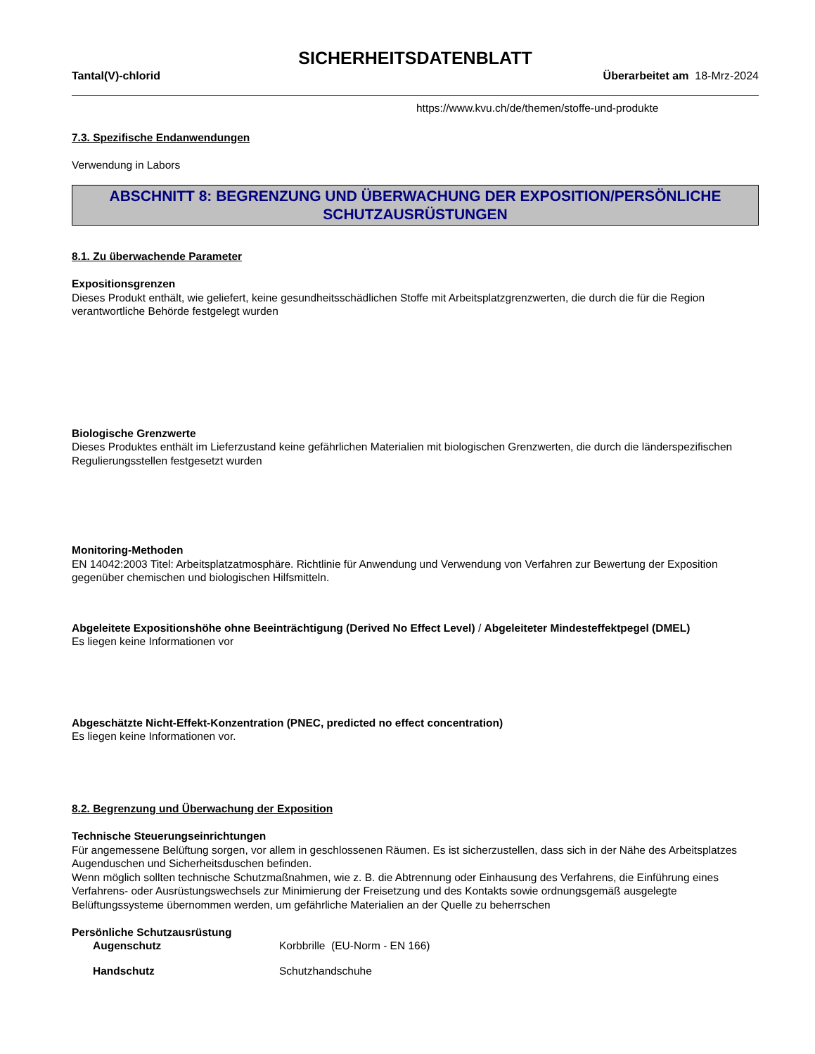SICHERHEITSDATENBLATT
Tantal(V)-chlorid Überarbeitet am 18-Mrz-2024
https://www.kvu.ch/de/themen/stoffe-und-produkte
7.3. Spezifische Endanwendungen
Verwendung in Labors
ABSCHNITT 8: BEGRENZUNG UND ÜBERWACHUNG DER EXPOSITION/PERSÖNLICHE SCHUTZAUSRÜSTUNGEN
8.1. Zu überwachende Parameter
Expositionsgrenzen
Dieses Produkt enthält, wie geliefert, keine gesundheitsschädlichen Stoffe mit Arbeitsplatzgrenzwerten, die durch die für die Region verantwortliche Behörde festgelegt wurden
Biologische Grenzwerte
Dieses Produktes enthält im Lieferzustand keine gefährlichen Materialien mit biologischen Grenzwerten, die durch die länderspezifischen Regulierungsstellen festgesetzt wurden
Monitoring-Methoden
EN 14042:2003 Titel: Arbeitsplatzatmosphäre. Richtlinie für Anwendung und Verwendung von Verfahren zur Bewertung der Exposition gegenüber chemischen und biologischen Hilfsmitteln.
Abgeleitete Expositionshöhe ohne Beeinträchtigung (Derived No Effect Level) / Abgeleiteter Mindesteffektpegel (DMEL)
Es liegen keine Informationen vor
Abgeschätzte Nicht-Effekt-Konzentration (PNEC, predicted no effect concentration)
Es liegen keine Informationen vor.
8.2. Begrenzung und Überwachung der Exposition
Technische Steuerungseinrichtungen
Für angemessene Belüftung sorgen, vor allem in geschlossenen Räumen. Es ist sicherzustellen, dass sich in der Nähe des Arbeitsplatzes Augenduschen und Sicherheitsduschen befinden.
Wenn möglich sollten technische Schutzmaßnahmen, wie z. B. die Abtrennung oder Einhausung des Verfahrens, die Einführung eines Verfahrens- oder Ausrüstungswechsels zur Minimierung der Freisetzung und des Kontakts sowie ordnungsgemäß ausgelegte Belüftungssysteme übernommen werden, um gefährliche Materialien an der Quelle zu beherrschen
Persönliche Schutzausrüstung
Augenschutz Korbbrille (EU-Norm - EN 166)
Handschutz Schutzhandschuhe